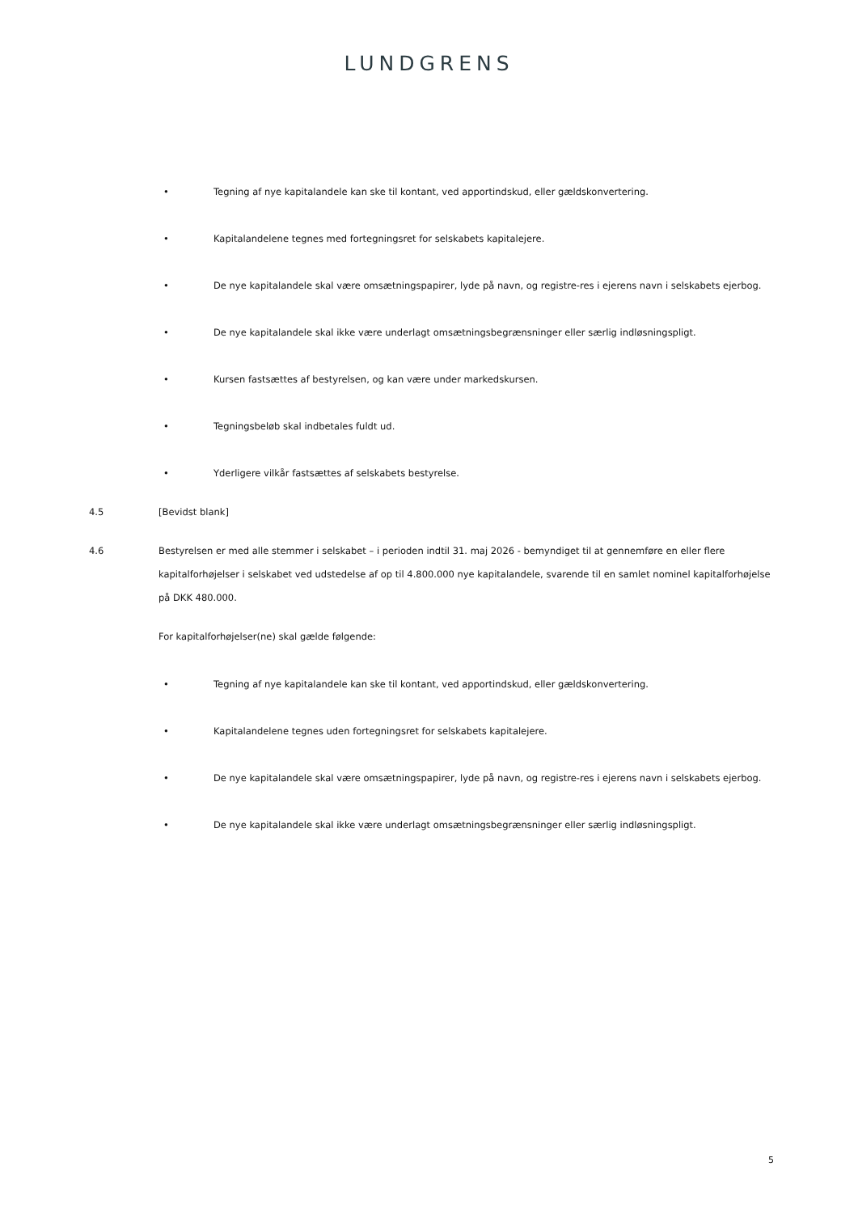LUNDGRENS
• Tegning af nye kapitalandele kan ske til kontant, ved apportindskud, eller gældskonvertering.
• Kapitalandelene tegnes med fortegningsret for selskabets kapitalejere.
• De nye kapitalandele skal være omsætningspapirer, lyde på navn, og registre-res i ejerens navn i selskabets ejerbog.
• De nye kapitalandele skal ikke være underlagt omsætningsbegrænsninger eller særlig indløsningspligt.
• Kursen fastsættes af bestyrelsen, og kan være under markedskursen.
• Tegningsbeløb skal indbetales fuldt ud.
• Yderligere vilkår fastsættes af selskabets bestyrelse.
4.5 [Bevidst blank]
4.6 Bestyrelsen er med alle stemmer i selskabet – i perioden indtil 31. maj 2026 - bemyndiget til at gennemføre en eller flere kapitalforhøjelser i selskabet ved udstedelse af op til 4.800.000 nye kapitalandele, svarende til en samlet nominel kapitalforhøjelse på DKK 480.000.
For kapitalforhøjelser(ne) skal gælde følgende:
• Tegning af nye kapitalandele kan ske til kontant, ved apportindskud, eller gældskonvertering.
• Kapitalandelene tegnes uden fortegningsret for selskabets kapitalejere.
• De nye kapitalandele skal være omsætningspapirer, lyde på navn, og registre-res i ejerens navn i selskabets ejerbog.
• De nye kapitalandele skal ikke være underlagt omsætningsbegrænsninger eller særlig indløsningspligt.
5